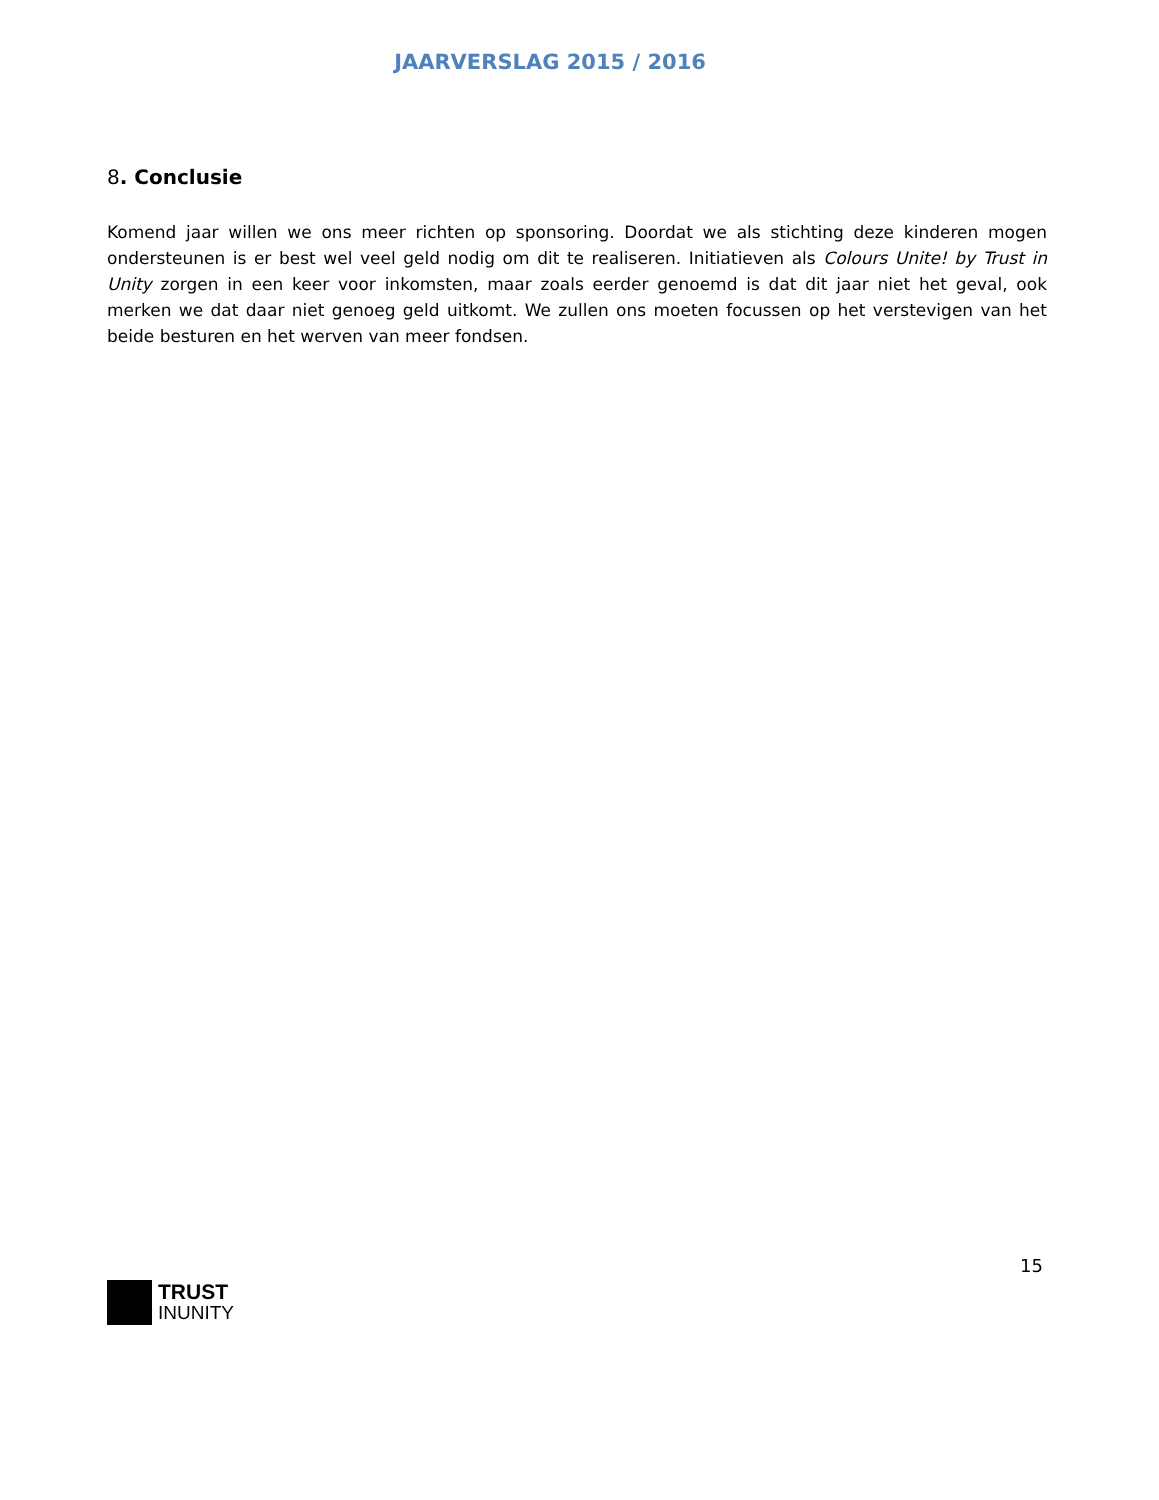JAARVERSLAG 2015 / 2016
8. Conclusie
Komend jaar willen we ons meer richten op sponsoring. Doordat we als stichting deze kinderen mogen ondersteunen is er best wel veel geld nodig om dit te realiseren. Initiatieven als Colours Unite! by Trust in Unity zorgen in een keer voor inkomsten, maar zoals eerder genoemd is dat dit jaar niet het geval, ook merken we dat daar niet genoeg geld uitkomt. We zullen ons moeten focussen op het verstevigen van het beide besturen en het werven van meer fondsen.
15
TRUST
INUNITY